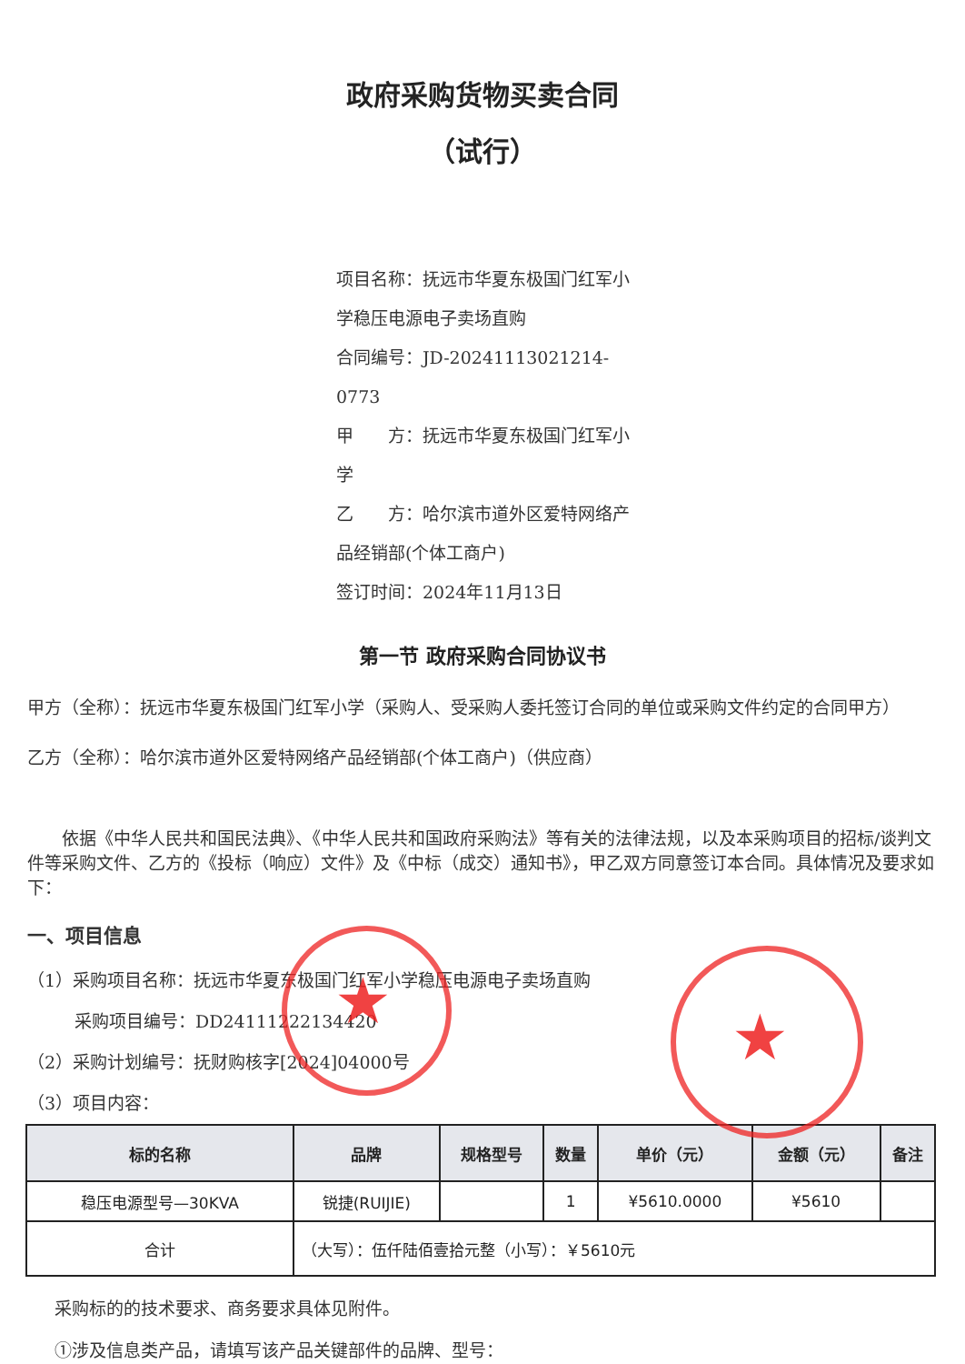政府采购货物买卖合同
（试行）
项目名称：抚远市华夏东极国门红军小学稳压电源电子卖场直购
合同编号：JD-20241113021214-0773
甲　　方：抚远市华夏东极国门红军小学
乙　　方：哈尔滨市道外区爱特网络产品经销部(个体工商户)
签订时间：2024年11月13日
第一节 政府采购合同协议书
甲方（全称）：抚远市华夏东极国门红军小学（采购人、受采购人委托签订合同的单位或采购文件约定的合同甲方）
乙方（全称）：哈尔滨市道外区爱特网络产品经销部(个体工商户)（供应商）
依据《中华人民共和国民法典》、《中华人民共和国政府采购法》等有关的法律法规，以及本采购项目的招标/谈判文件等采购文件、乙方的《投标（响应）文件》及《中标（成交）通知书》，甲乙双方同意签订本合同。具体情况及要求如下：
一、项目信息
（1）采购项目名称：抚远市华夏东极国门红军小学稳压电源电子卖场直购
采购项目编号：DD24111222134420
（2）采购计划编号：抚财购核字[2024]04000号
（3）项目内容：
| 标的名称 | 品牌 | 规格型号 | 数量 | 单价（元） | 金额（元） | 备注 |
| --- | --- | --- | --- | --- | --- | --- |
| 稳压电源型号—30KVA | 锐捷(RUIJIE) | | 1 | ¥5610.0000 | ¥5610 | |
| 合计 | （大写）：伍仟陆佰壹拾元整（小写）：￥5610元 | | | | | |
采购标的的技术要求、商务要求具体见附件。
①涉及信息类产品，请填写该产品关键部件的品牌、型号：
★ ★